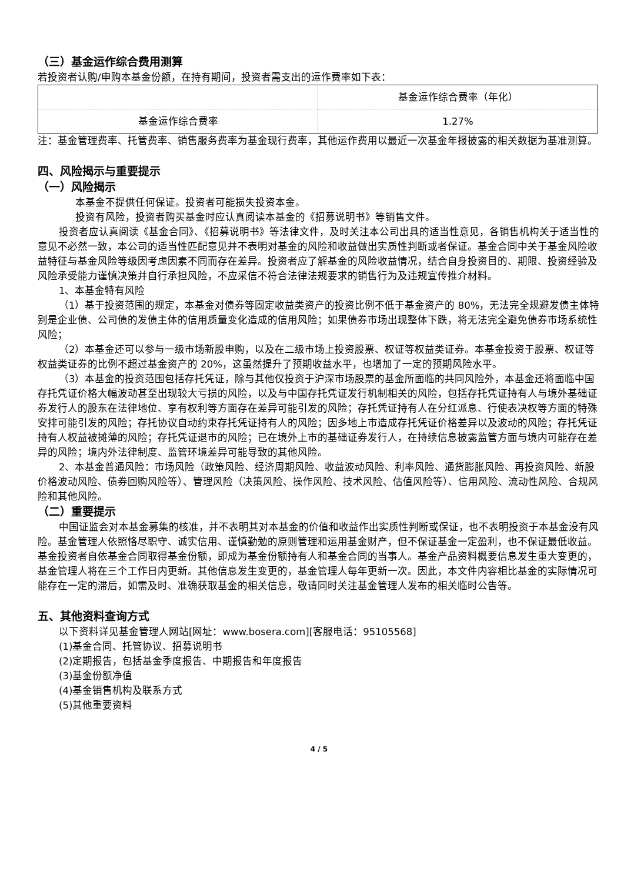（三）基金运作综合费用测算
若投资者认购/申购本基金份额，在持有期间，投资者需支出的运作费率如下表：
| | 基金运作综合费率（年化） |
| 基金运作综合费率 | 1.27% |
注：基金管理费率、托管费率、销售服务费率为基金现行费率，其他运作费用以最近一次基金年报披露的相关数据为基准测算。
四、风险揭示与重要提示
（一）风险揭示
本基金不提供任何保证。投资者可能损失投资本金。
投资有风险，投资者购买基金时应认真阅读本基金的《招募说明书》等销售文件。
投资者应认真阅读《基金合同》、《招募说明书》等法律文件，及时关注本公司出具的适当性意见，各销售机构关于适当性的意见不必然一致，本公司的适当性匹配意见并不表明对基金的风险和收益做出实质性判断或者保证。基金合同中关于基金风险收益特征与基金风险等级因考虑因素不同而存在差异。投资者应了解基金的风险收益情况，结合自身投资目的、期限、投资经验及风险承受能力谨慎决策并自行承担风险，不应采信不符合法律法规要求的销售行为及违规宣传推介材料。
1、本基金特有风险
（1）基于投资范围的规定，本基金对债券等固定收益类资产的投资比例不低于基金资产的 80%，无法完全规避发债主体特别是企业债、公司债的发债主体的信用质量变化造成的信用风险；如果债券市场出现整体下跌，将无法完全避免债券市场系统性风险；
（2）本基金还可以参与一级市场新股申购，以及在二级市场上投资股票、权证等权益类证券。本基金投资于股票、权证等权益类证券的比例不超过基金资产的 20%，这虽然提升了预期收益水平，也增加了一定的预期风险水平。
（3）本基金的投资范围包括存托凭证，除与其他仅投资于沪深市场股票的基金所面临的共同风险外，本基金还将面临中国存托凭证价格大幅波动甚至出现较大亏损的风险，以及与中国存托凭证发行机制相关的风险，包括存托凭证持有人与境外基础证券发行人的股东在法律地位、享有权利等方面存在差异可能引发的风险；存托凭证持有人在分红派息、行使表决权等方面的特殊安排可能引发的风险；存托协议自动约束存托凭证持有人的风险；因多地上市造成存托凭证价格差异以及波动的风险；存托凭证持有人权益被摊薄的风险；存托凭证退市的风险；已在境外上市的基础证券发行人，在持续信息披露监管方面与境内可能存在差异的风险；境内外法律制度、监管环境差异可能导致的其他风险。
2、本基金普通风险：市场风险（政策风险、经济周期风险、收益波动风险、利率风险、通货膨胀风险、再投资风险、新股价格波动风险、债券回购风险等）、管理风险（决策风险、操作风险、技术风险、估值风险等）、信用风险、流动性风险、合规风险和其他风险。
（二）重要提示
中国证监会对本基金募集的核准，并不表明其对本基金的价值和收益作出实质性判断或保证，也不表明投资于本基金没有风险。基金管理人依照恪尽职守、诚实信用、谨慎勤勉的原则管理和运用基金财产，但不保证基金一定盈利，也不保证最低收益。基金投资者自依基金合同取得基金份额，即成为基金份额持有人和基金合同的当事人。基金产品资料概要信息发生重大变更的，基金管理人将在三个工作日内更新。其他信息发生变更的，基金管理人每年更新一次。因此，本文件内容相比基金的实际情况可能存在一定的滞后，如需及时、准确获取基金的相关信息，敬请同时关注基金管理人发布的相关临时公告等。
五、其他资料查询方式
以下资料详见基金管理人网站[网址：www.bosera.com][客服电话：95105568]
(1)基金合同、托管协议、招募说明书
(2)定期报告，包括基金季度报告、中期报告和年度报告
(3)基金份额净值
(4)基金销售机构及联系方式
(5)其他重要资料
4 / 5